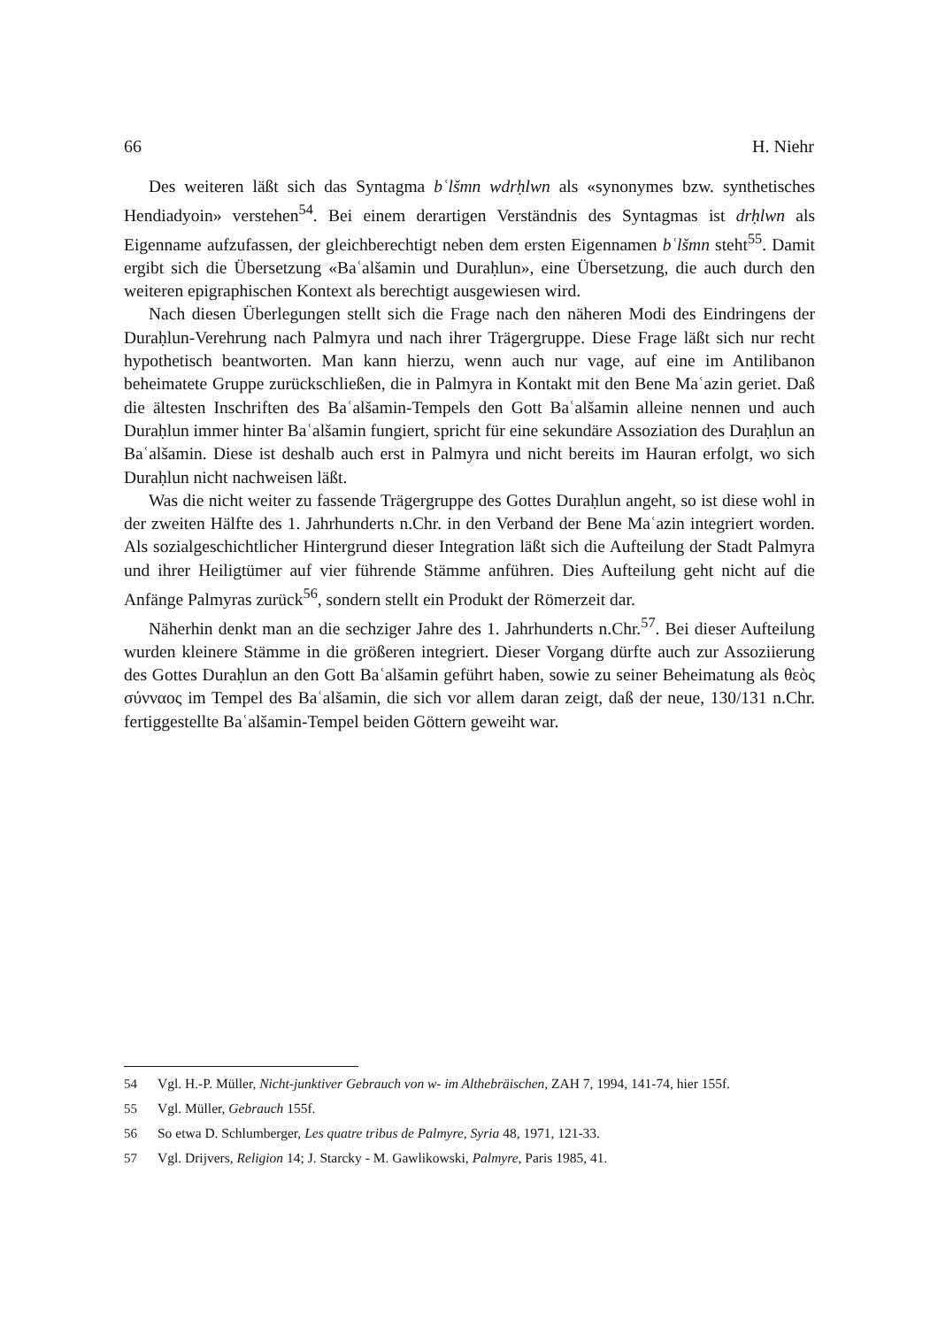66 H. Niehr
Des weiteren läßt sich das Syntagma bʿlšmn wdrḥlwn als «synonymes bzw. synthetisches Hendiadyoin» verstehen<sup>54</sup>. Bei einem derartigen Verständnis des Syntagmas ist drḥlwn als Eigenname aufzufassen, der gleichberechtigt neben dem ersten Eigennamen bʿlšmn steht<sup>55</sup>. Damit ergibt sich die Übersetzung «Baʿalšamin und Duraḥlun», eine Übersetzung, die auch durch den weiteren epigraphischen Kontext als berechtigt ausgewiesen wird.
Nach diesen Überlegungen stellt sich die Frage nach den näheren Modi des Eindringens der Duraḥlun-Verehrung nach Palmyra und nach ihrer Trägergruppe. Diese Frage läßt sich nur recht hypothetisch beantworten. Man kann hierzu, wenn auch nur vage, auf eine im Antilibanon beheimatete Gruppe zurückschließen, die in Palmyra in Kontakt mit den Bene Maʿazin geriet. Daß die ältesten Inschriften des Baʿalšamin-Tempels den Gott Baʿalšamin alleine nennen und auch Duraḥlun immer hinter Baʿalšamin fungiert, spricht für eine sekundäre Assoziation des Duraḥlun an Baʿalšamin. Diese ist deshalb auch erst in Palmyra und nicht bereits im Hauran erfolgt, wo sich Duraḥlun nicht nachweisen läßt.
Was die nicht weiter zu fassende Trägergruppe des Gottes Duraḥlun angeht, so ist diese wohl in der zweiten Hälfte des 1. Jahrhunderts n.Chr. in den Verband der Bene Maʿazin integriert worden. Als sozialgeschichtlicher Hintergrund dieser Integration läßt sich die Aufteilung der Stadt Palmyra und ihrer Heiligtümer auf vier führende Stämme anführen. Dies Aufteilung geht nicht auf die Anfänge Palmyras zurück<sup>56</sup>, sondern stellt ein Produkt der Römerzeit dar.
Näherhin denkt man an die sechziger Jahre des 1. Jahrhunderts n.Chr.<sup>57</sup>. Bei dieser Aufteilung wurden kleinere Stämme in die größeren integriert. Dieser Vorgang dürfte auch zur Assoziierung des Gottes Duraḥlun an den Gott Baʿalšamin geführt haben, sowie zu seiner Beheimatung als θεὸς σύνναος im Tempel des Baʿalšamin, die sich vor allem daran zeigt, daß der neue, 130/131 n.Chr. fertiggestellte Baʿalšamin-Tempel beiden Göttern geweiht war.
54 Vgl. H.-P. Müller, Nicht-junktiver Gebrauch von w- im Althebräischen, ZAH 7, 1994, 141-74, hier 155f.
55 Vgl. Müller, Gebrauch 155f.
56 So etwa D. Schlumberger, Les quatre tribus de Palmyre, Syria 48, 1971, 121-33.
57 Vgl. Drijvers, Religion 14; J. Starcky - M. Gawlikowski, Palmyre, Paris 1985, 41.